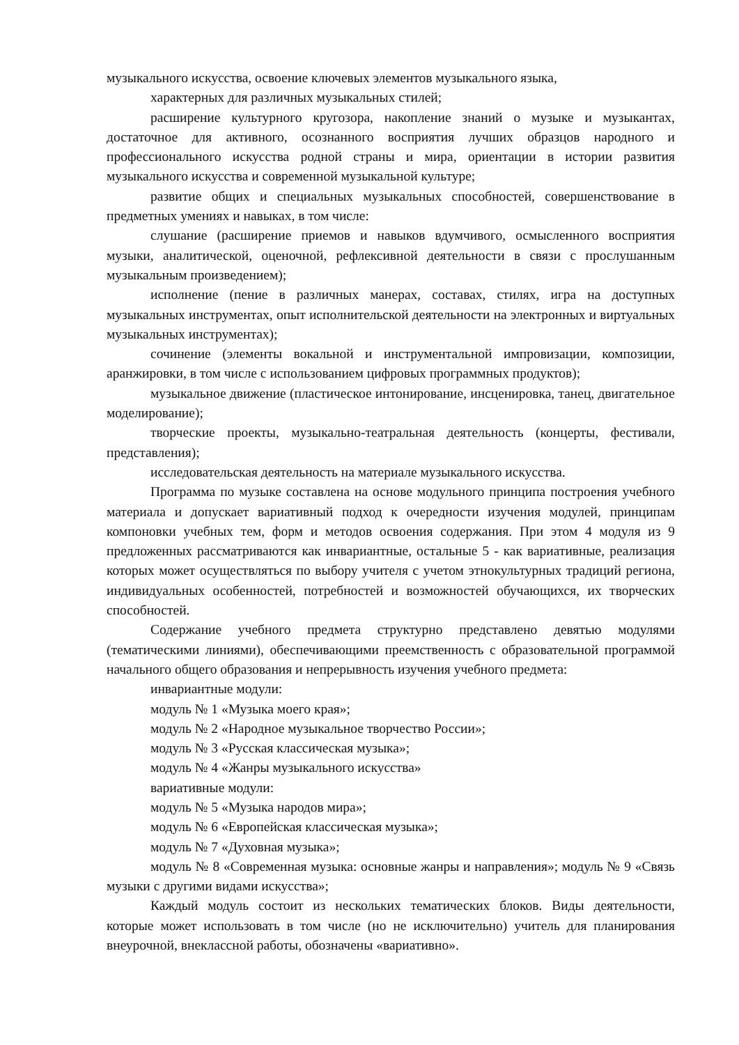музыкального искусства, освоение ключевых элементов музыкального языка,
характерных для различных музыкальных стилей;
расширение культурного кругозора, накопление знаний о музыке и музыкантах, достаточное для активного, осознанного восприятия лучших образцов народного и профессионального искусства родной страны и мира, ориентации в истории развития музыкального искусства и современной музыкальной культуре;
развитие общих и специальных музыкальных способностей, совершенствование в предметных умениях и навыках, в том числе:
слушание (расширение приемов и навыков вдумчивого, осмысленного восприятия музыки, аналитической, оценочной, рефлексивной деятельности в связи с прослушанным музыкальным произведением);
исполнение (пение в различных манерах, составах, стилях, игра на доступных музыкальных инструментах, опыт исполнительской деятельности на электронных и виртуальных музыкальных инструментах);
сочинение (элементы вокальной и инструментальной импровизации, композиции, аранжировки, в том числе с использованием цифровых программных продуктов);
музыкальное движение (пластическое интонирование, инсценировка, танец, двигательное моделирование);
творческие проекты, музыкально-театральная деятельность (концерты, фестивали, представления);
исследовательская деятельность на материале музыкального искусства.
Программа по музыке составлена на основе модульного принципа построения учебного материала и допускает вариативный подход к очередности изучения модулей, принципам компоновки учебных тем, форм и методов освоения содержания. При этом 4 модуля из 9 предложенных рассматриваются как инвариантные, остальные 5 - как вариативные, реализация которых может осуществляться по выбору учителя с учетом этнокультурных традиций региона, индивидуальных особенностей, потребностей и возможностей обучающихся, их творческих способностей.
Содержание учебного предмета структурно представлено девятью модулями (тематическими линиями), обеспечивающими преемственность с образовательной программой начального общего образования и непрерывность изучения учебного предмета:
инвариантные модули:
модуль № 1 «Музыка моего края»;
модуль № 2 «Народное музыкальное творчество России»;
модуль № 3 «Русская классическая музыка»;
модуль № 4 «Жанры музыкального искусства»
вариативные модули:
модуль № 5 «Музыка народов мира»;
модуль № 6 «Европейская классическая музыка»;
модуль № 7 «Духовная музыка»;
модуль № 8 «Современная музыка: основные жанры и направления»; модуль № 9 «Связь музыки с другими видами искусства»;
Каждый модуль состоит из нескольких тематических блоков. Виды деятельности, которые может использовать в том числе (но не исключительно) учитель для планирования внеурочной, внеклассной работы, обозначены «вариативно».